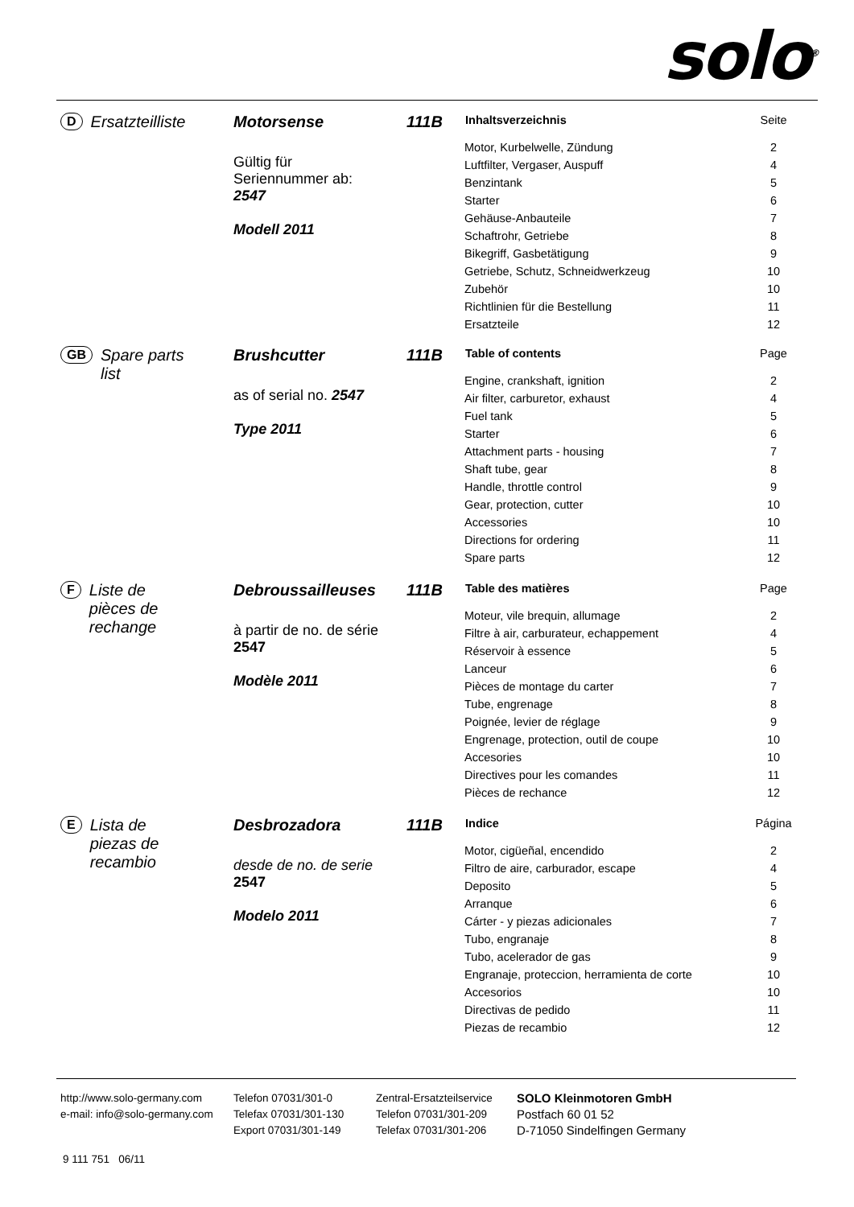solo<sup>®</sup>
D Ersatzteilliste Motorsense
Gültig für
Seriennummer ab:
2547
Modell 2011
111B
| Inhaltsverzeichnis | Seite |
| --- | --- |
| Motor, Kurbelwelle, Zündung | 2 |
| Luftfilter, Vergaser, Auspuff | 4 |
| Benzintank | 5 |
| Starter | 6 |
| Gehäuse-Anbauteile | 7 |
| Schaftrohr, Getriebe | 8 |
| Bikegriff, Gasbetätigung | 9 |
| Getriebe, Schutz, Schneidwerkzeug | 10 |
| Zubehör | 10 |
| Richtlinien für die Bestellung | 11 |
| Ersatzteile | 12 |
GB Spare parts
list
Brushcutter
as of serial no. 2547
Type 2011
111B
| Table of contents | Page |
| --- | --- |
| Engine, crankshaft, ignition | 2 |
| Air filter, carburetor, exhaust | 4 |
| Fuel tank | 5 |
| Starter | 6 |
| Attachment parts - housing | 7 |
| Shaft tube, gear | 8 |
| Handle, throttle control | 9 |
| Gear, protection, cutter | 10 |
| Accessories | 10 |
| Directions for ordering | 11 |
| Spare parts | 12 |
F Liste de
pièces de
rechange
Debroussailleuses
à partir de no. de série
2547
Modèle 2011
111B
| Table des matières | Page |
| --- | --- |
| Moteur, vile brequin, allumage | 2 |
| Filtre à air, carburateur, echappement | 4 |
| Réservoir à essence | 5 |
| Lanceur | 6 |
| Pièces de montage du carter | 7 |
| Tube, engrenage | 8 |
| Poignée, levier de réglage | 9 |
| Engrenage, protection, outil de coupe | 10 |
| Accesories | 10 |
| Directives pour les comandes | 11 |
| Pièces de rechance | 12 |
E Lista de
piezas de
recambio
Desbrozadora
desde de no. de serie
2547
Modelo 2011
111B
| Indice | Página |
| --- | --- |
| Motor, cigüeñal, encendido | 2 |
| Filtro de aire, carburador, escape | 4 |
| Deposito | 5 |
| Arranque | 6 |
| Cárter - y piezas adicionales | 7 |
| Tubo, engranaje | 8 |
| Tubo, acelerador de gas | 9 |
| Engranaje, proteccion, herramienta de corte | 10 |
| Accesorios | 10 |
| Directivas de pedido | 11 |
| Piezas de recambio | 12 |
http://www.solo-germany.com
e-mail: info@solo-germany.com
Telefon 07031/301-0
Telefax 07031/301-130
Export 07031/301-149
Zentral-Ersatzteilservice
Telefon 07031/301-209
Telefax 07031/301-206
SOLO Kleinmotoren GmbH
Postfach 60 01 52
D-71050 Sindelfingen Germany
9 111 751 06/11